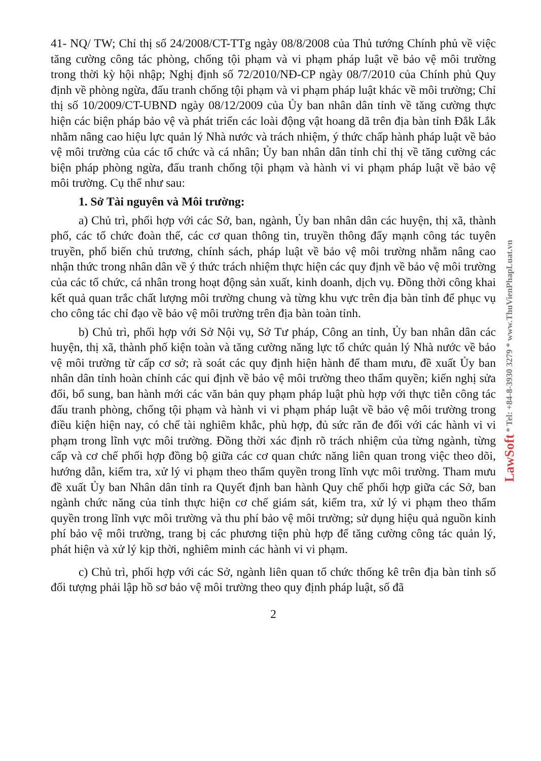41- NQ/ TW; Chỉ thị số 24/2008/CT-TTg ngày 08/8/2008 của Thủ tướng Chính phủ về việc tăng cường công tác phòng, chống tội phạm và vi phạm pháp luật về bảo vệ môi trường trong thời kỳ hội nhập; Nghị định số 72/2010/NĐ-CP ngày 08/7/2010 của Chính phủ Quy định về phòng ngừa, đấu tranh chống tội phạm và vi phạm pháp luật khác về môi trường; Chỉ thị số 10/2009/CT-UBND ngày 08/12/2009 của Ủy ban nhân dân tỉnh về tăng cường thực hiện các biện pháp bảo vệ và phát triển các loài động vật hoang dã trên địa bàn tỉnh Đắk Lắk nhằm nâng cao hiệu lực quản lý Nhà nước và trách nhiệm, ý thức chấp hành pháp luật về bảo vệ môi trường của các tổ chức và cá nhân; Ủy ban nhân dân tỉnh chỉ thị về tăng cường các biện pháp phòng ngừa, đấu tranh chống tội phạm và hành vi vi phạm pháp luật về bảo vệ môi trường. Cụ thể như sau:
1. Sở Tài nguyên và Môi trường:
a) Chủ trì, phối hợp với các Sở, ban, ngành, Ủy ban nhân dân các huyện, thị xã, thành phố, các tổ chức đoàn thể, các cơ quan thông tin, truyền thông đẩy mạnh công tác tuyên truyền, phổ biến chủ trương, chính sách, pháp luật về bảo vệ môi trường nhằm nâng cao nhận thức trong nhân dân về ý thức trách nhiệm thực hiện các quy định về bảo vệ môi trường của các tổ chức, cá nhân trong hoạt động sản xuất, kinh doanh, dịch vụ. Đồng thời công khai kết quả quan trắc chất lượng môi trường chung và từng khu vực trên địa bàn tỉnh để phục vụ cho công tác chỉ đạo về bảo vệ môi trường trên địa bàn toàn tỉnh.
b) Chủ trì, phối hợp với Sở Nội vụ, Sở Tư pháp, Công an tỉnh, Ủy ban nhân dân các huyện, thị xã, thành phố kiện toàn và tăng cường năng lực tổ chức quản lý Nhà nước về bảo vệ môi trường từ cấp cơ sở; rà soát các quy định hiện hành để tham mưu, đề xuất Ủy ban nhân dân tỉnh hoàn chỉnh các qui định về bảo vệ môi trường theo thẩm quyền; kiến nghị sửa đổi, bổ sung, ban hành mới các văn bản quy phạm pháp luật phù hợp với thực tiễn công tác đấu tranh phòng, chống tội phạm và hành vi vi phạm pháp luật về bảo vệ môi trường trong điều kiện hiện nay, có chế tài nghiêm khắc, phù hợp, đủ sức răn đe đối với các hành vi vi phạm trong lĩnh vực môi trường. Đồng thời xác định rõ trách nhiệm của từng ngành, từng cấp và cơ chế phối hợp đồng bộ giữa các cơ quan chức năng liên quan trong việc theo dõi, hướng dẫn, kiểm tra, xử lý vi phạm theo thẩm quyền trong lĩnh vực môi trường. Tham mưu đề xuất Ủy ban Nhân dân tỉnh ra Quyết định ban hành Quy chế phối hợp giữa các Sở, ban ngành chức năng của tỉnh thực hiện cơ chế giám sát, kiểm tra, xử lý vi phạm theo thẩm quyền trong lĩnh vực môi trường và thu phí bảo vệ môi trường; sử dụng hiệu quả nguồn kinh phí bảo vệ môi trường, trang bị các phương tiện phù hợp để tăng cường công tác quản lý, phát hiện và xử lý kịp thời, nghiêm minh các hành vi vi phạm.
c) Chủ trì, phối hợp với các Sở, ngành liên quan tổ chức thống kê trên địa bàn tỉnh số đối tượng phải lập hồ sơ bảo vệ môi trường theo quy định pháp luật, số đã
2
LawSoft * Tel: +84-8-3930 3279 * www.ThuVienPhapLuat.vn